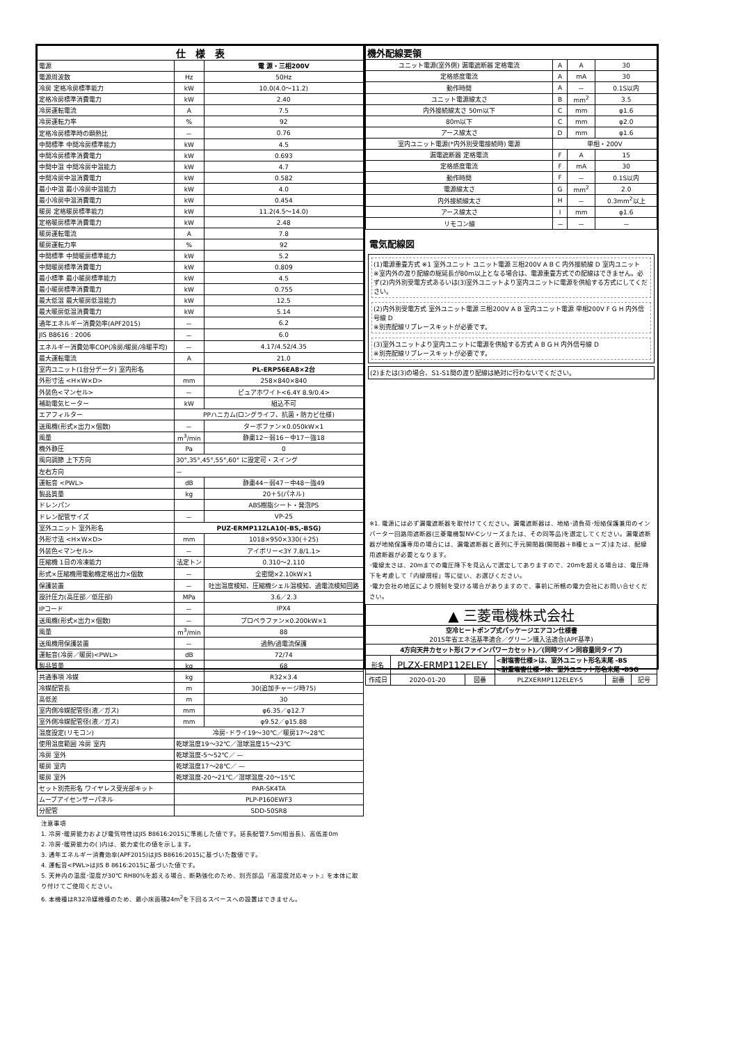| 仕 様 表 | | |
| --- | --- | --- |
| 電源 | | 電 源・三相200V |
| 電源周波数 | Hz | 50Hz |
| 冷房 定格冷房標準能力 | kW | 10.0(4.0～11.2) |
| 定格冷房標準消費電力 | kW | 2.40 |
| 冷房運転電流 | A | 7.5 |
| 冷房運転力率 | % | 92 |
| 定格冷房標準時の顕熱比 | － | 0.76 |
| 中間標準 中間冷房標準能力 | kW | 4.5 |
| 中間冷房標準消費電力 | kW | 0.693 |
| 中間中温 中間冷房中温能力 | kW | 4.7 |
| 中間冷房中温消費電力 | kW | 0.582 |
| 最小中温 最小冷房中温能力 | kW | 4.0 |
| 最小冷房中温消費電力 | kW | 0.454 |
| 暖房 定格暖房標準能力 | kW | 11.2(4.5～14.0) |
| 定格暖房標準消費電力 | kW | 2.48 |
| 暖房運転電流 | A | 7.8 |
| 暖房運転力率 | % | 92 |
| 中間標準 中間暖房標準能力 | kW | 5.2 |
| 中間暖房標準消費電力 | kW | 0.809 |
| 最小標準 最小暖房標準能力 | kW | 4.5 |
| 最小暖房標準消費電力 | kW | 0.755 |
| 最大低温 最大暖房低温能力 | kW | 12.5 |
| 最大暖房低温消費電力 | kW | 5.14 |
| 通年エネルギー消費効率(APF2015) | － | 6.2 |
| JIS B8616 : 2006 | － | 6.0 |
| エネルギー消費効率COP(冷房/暖房/冷暖平均) | － | 4.17/4.52/4.35 |
| 最大運転電流 | A | 21.0 |
| 室内ユニット(1台分データ) 室内形名 | | PL-ERP56EA8×2台 |
| 外形寸法 <H×W×D> | mm | 258×840×840 |
| 外装色<マンセル> | － | ピュアホワイト<6.4Y 8.9/0.4> |
| 補助電気ヒーター | kW | 組込不可 |
| エアフィルター | PPハニカム(ロングライフ、抗菌・防カビ仕様) | |
| 送風機(形式×出力×個数) | － | ターボファン×0.050kW×1 |
| 風量 | m<sup>3</sup>/min | 静粛12－弱16－中17－強18 |
| 機外静圧 | Pa | 0 |
| 風向調節 上下方向 | 30°,35°,45°,55°,60° に設定可・スイング | |
| 左右方向 | － | |
| 運転音 <PWL> | dB | 静粛44－弱47－中48－強49 |
| 製品質量 | kg | 20＋5(パネル) |
| ドレンパン | | ABS樹脂シート・発泡PS |
| ドレン配管サイズ | － | VP-25 |
| 室外ユニット 室外形名 | PUZ-ERMP112LA10(-BS,-BSG) | |
| 外形寸法 <H×W×D> | mm | 1018×950×330(＋25) |
| 外装色<マンセル> | － | アイボリー<3Y 7.8/1.1> |
| 圧縮機 1日の冷凍能力 | 法定トン | 0.310～2.110 |
| 形式×圧縮機用電動機定格出力×個数 | － | 全密閉×2.10kW×1 |
| 保護装置 | － | 吐出温度検知、圧縮機シェル温検知、過電流検知回路 |
| 設計圧力(高圧部／低圧部) | MPa | 3.6／2.3 |
| IPコード | － | IPX4 |
| 送風機(形式×出力×個数) | － | プロペラファン×0.200kW×1 |
| 風量 | m<sup>3</sup>/min | 88 |
| 送風機用保護装置 | － | 過熱/過電流保護 |
| 運転音(冷房／暖房)<PWL> | dB | 72/74 |
| 製品質量 | kg | 68 |
| 共通事項 冷媒 | kg | R32×3.4 |
| 冷媒配管長 | m | 30(追加チャージ時75) |
| 高低差 | m | 30 |
| 室内側冷媒配管径(液／ガス) | mm | φ6.35／φ12.7 |
| 室外側冷媒配管径(液／ガス) | mm | φ9.52／φ15.88 |
| 温度設定(リモコン) | 冷房･ドライ19～30℃／暖房17～28℃ | |
| 使用温度範囲 冷房 室内 | 乾球温度19～32℃／湿球温度15～23℃ | |
| 冷房 室外 | 乾球温度-5～52℃／ — | |
| 暖房 室内 | 乾球温度17～28℃／ — | |
| 暖房 室外 | 乾球温度-20～21℃／湿球温度-20～15℃ | |
| セット別売形名 ワイヤレス受光部キット | PAR-SK4TA | |
| ムーブアイセンサーパネル | PLP-P160EWF3 | |
| 分配管 | SDD-50SR8 | |
注意事項
1. 冷房･暖房能力および電気特性はJIS B8616:2015に準拠した値です。延長配管7.5m(相当長)、高低差0m
2. 冷房･暖房能力の( )内は、能力変化の値を示します。
3. 通年エネルギー消費効率(APF2015)はJIS B8616:2015に基づいた数値です。
4. 運転音<PWL>はJIS B 8616:2015に基づいた値です。
5. 天井内の温度･湿度が30℃ RH80%を超える場合、断熱強化のため、別売部品『高湿度対応キット』を本体に取り付けてご使用ください。
6. 本機種はR32冷媒機種のため、最小床面積24m<sup>2</sup>を下回るスペースへの設置はできません。
| 機外配線要領 | | | |
| --- | --- | --- | --- |
| ユニット電源(室外側) 漏電遮断器 定格電流 | A | A | 30 |
| 定格感度電流 | A | mA | 30 |
| 動作時間 | A | － | 0.1S以内 |
| ユニット電源線太さ | B | mm<sup>2</sup> | 3.5 |
| 内外接続線太さ 50m以下 | C | mm | φ1.6 |
| 80m以下 | C | mm | φ2.0 |
| アース線太さ | D | mm | φ1.6 |
| 室内ユニット電源(*内外別受電接続時) 電源 | 単相・200V | | |
| 漏電遮断器 定格電流 | F | A | 15 |
| 定格感度電流 | F | mA | 30 |
| 動作時間 | F | － | 0.1S以内 |
| 電源線太さ | G | mm<sup>2</sup> | 2.0 |
| 内外接続線太さ | H | － | 0.3mm<sup>2</sup>以上 |
| アース線太さ | I | mm | φ1.6 |
| リモコン線 | － | － | － |
電気配線図
(1)電源重畳方式 ※1 室外ユニット ユニット電源 三相200V A B C 内外接続線 D 室内ユニット
※室内外の渡り配線の総延長が80m以上となる場合は、電源重畳方式での配線はできません。必ず(2)内外別受電方式あるいは(3)室外ユニットより室内ユニットに電源を供給する方式にしてください。
(2)内外別受電方式 室外ユニット電源 三相200V A B 室内ユニット電源 単相200V F G H 内外信号線 D
※別売配線リプレースキットが必要です。
(3)室外ユニットより室内ユニットに電源を供給する方式 A B G H 内外信号線 D
※別売配線リプレースキットが必要です。
(2)または(3)の場合、S1-S1間の渡り配線は絶対に行わないでください。
※1. 電源には必ず漏電遮断器を取付けてください。漏電遮断器は、地絡･過負荷･短絡保護兼用のインバーター回路用遮断器(三菱電機製NV-Cシリーズまたは、その同等品)を選定してください。漏電遮断器が地絡保護専用の場合には、漏電遮断器と直列に手元開閉器(開閉器＋B種ヒューズ)または、配線用遮断器が必要となります。
･電線太さは、20mまでの電圧降下を見込んで選定してありますので、20mを超える場合は、電圧降下を考慮して「内線規程」等に従い、お選びください。
･電力会社の地区により規制を受ける場合がありますので、事前に所轄の電力会社にお問い合せください。
| ▲ 三菱電機株式会社 | | | | | |
| 空冷ヒートポンプ式パッケージエアコン仕様書 2015年省エネ法基準適合／グリーン購入法適合(APF基準) | | | | | |
| 4方向天井カセット形(ファインパワーカセット)／(同時ツイン同容量同タイプ) | | | | | |
| 形名 | PLZX-ERMP112ELEY | | <耐塩害仕様>は、室外ユニット形名末尾 -BS <耐重塩害仕様>は、室外ユニット形名末尾 -BSG | | |
| 作成日 | 2020-01-20 | 図番 | PLZXERMP112ELEY-5 | 副番 | 記号 |